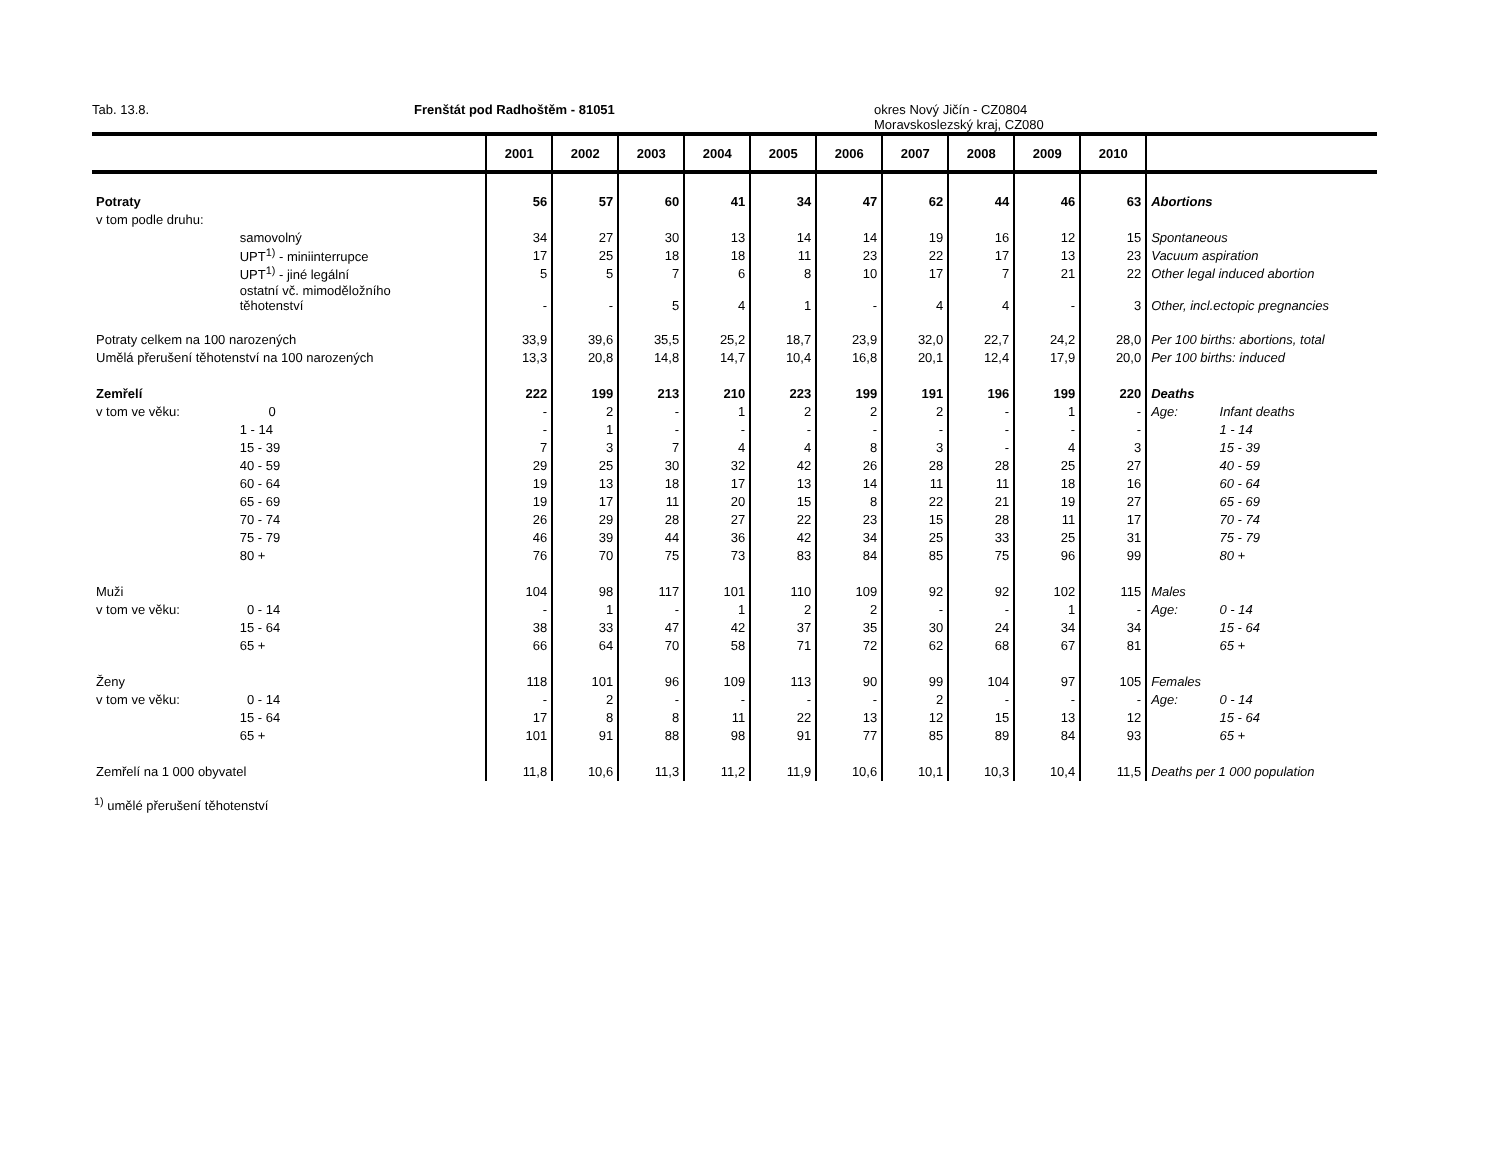Tab. 13.8. Frenštát pod Radhoštěm - 81051 okres Nový Jičín - CZ0804
Moravskoslezský kraj, CZ080
| | | 2001 | 2002 | 2003 | 2004 | 2005 | 2006 | 2007 | 2008 | 2009 | 2010 | | |
| --- | --- | --- | --- | --- | --- | --- | --- | --- | --- | --- | --- | --- | --- |
| Potraty | | 56 | 57 | 60 | 41 | 34 | 47 | 62 | 44 | 46 | 63 | Abortions | |
| v tom podle druhu: | | | | | | | | | | | | | |
| | samovolný | 34 | 27 | 30 | 13 | 14 | 14 | 19 | 16 | 12 | 15 | Spontaneous | |
| | UPT<sup>1)</sup> - miniinterrupce | 17 | 25 | 18 | 18 | 11 | 23 | 22 | 17 | 13 | 23 | Vacuum aspiration | |
| | UPT<sup>1)</sup> - jiné legální | 5 | 5 | 7 | 6 | 8 | 10 | 17 | 7 | 21 | 22 | Other legal induced abortion | |
| | ostatní vč. mimoděložního těhotenství | - | - | 5 | 4 | 1 | - | 4 | 4 | - | 3 | Other, incl.ectopic pregnancies | |
| Potraty celkem na 100 narozených | | 33,9 | 39,6 | 35,5 | 25,2 | 18,7 | 23,9 | 32,0 | 22,7 | 24,2 | 28,0 | Per 100 births: abortions, total | |
| Umělá přerušení těhotenství na 100 narozených | | 13,3 | 20,8 | 14,8 | 14,7 | 10,4 | 16,8 | 20,1 | 12,4 | 17,9 | 20,0 | Per 100 births: induced | |
| Zemřelí | | 222 | 199 | 213 | 210 | 223 | 199 | 191 | 196 | 199 | 220 | Deaths | |
| v tom ve věku: | 0 | - | 2 | - | 1 | 2 | 2 | 2 | - | 1 | - | Age: | Infant deaths |
| | 1 - 14 | - | 1 | - | - | - | - | - | - | - | - | | 1 - 14 |
| | 15 - 39 | 7 | 3 | 7 | 4 | 4 | 8 | 3 | - | 4 | 3 | | 15 - 39 |
| | 40 - 59 | 29 | 25 | 30 | 32 | 42 | 26 | 28 | 28 | 25 | 27 | | 40 - 59 |
| | 60 - 64 | 19 | 13 | 18 | 17 | 13 | 14 | 11 | 11 | 18 | 16 | | 60 - 64 |
| | 65 - 69 | 19 | 17 | 11 | 20 | 15 | 8 | 22 | 21 | 19 | 27 | | 65 - 69 |
| | 70 - 74 | 26 | 29 | 28 | 27 | 22 | 23 | 15 | 28 | 11 | 17 | | 70 - 74 |
| | 75 - 79 | 46 | 39 | 44 | 36 | 42 | 34 | 25 | 33 | 25 | 31 | | 75 - 79 |
| | 80 + | 76 | 70 | 75 | 73 | 83 | 84 | 85 | 75 | 96 | 99 | | 80 + |
| Muži | | 104 | 98 | 117 | 101 | 110 | 109 | 92 | 92 | 102 | 115 | Males | |
| v tom ve věku: | 0 - 14 | - | 1 | - | 1 | 2 | 2 | - | - | 1 | - | Age: | 0 - 14 |
| | 15 - 64 | 38 | 33 | 47 | 42 | 37 | 35 | 30 | 24 | 34 | 34 | | 15 - 64 |
| | 65 + | 66 | 64 | 70 | 58 | 71 | 72 | 62 | 68 | 67 | 81 | | 65 + |
| Ženy | | 118 | 101 | 96 | 109 | 113 | 90 | 99 | 104 | 97 | 105 | Females | |
| v tom ve věku: | 0 - 14 | - | 2 | - | - | - | - | 2 | - | - | - | Age: | 0 - 14 |
| | 15 - 64 | 17 | 8 | 8 | 11 | 22 | 13 | 12 | 15 | 13 | 12 | | 15 - 64 |
| | 65 + | 101 | 91 | 88 | 98 | 91 | 77 | 85 | 89 | 84 | 93 | | 65 + |
| Zemřelí na 1 000 obyvatel | | 11,8 | 10,6 | 11,3 | 11,2 | 11,9 | 10,6 | 10,1 | 10,3 | 10,4 | 11,5 | Deaths per 1 000 population | |
<sup>1)</sup> umělé přerušení těhotenství